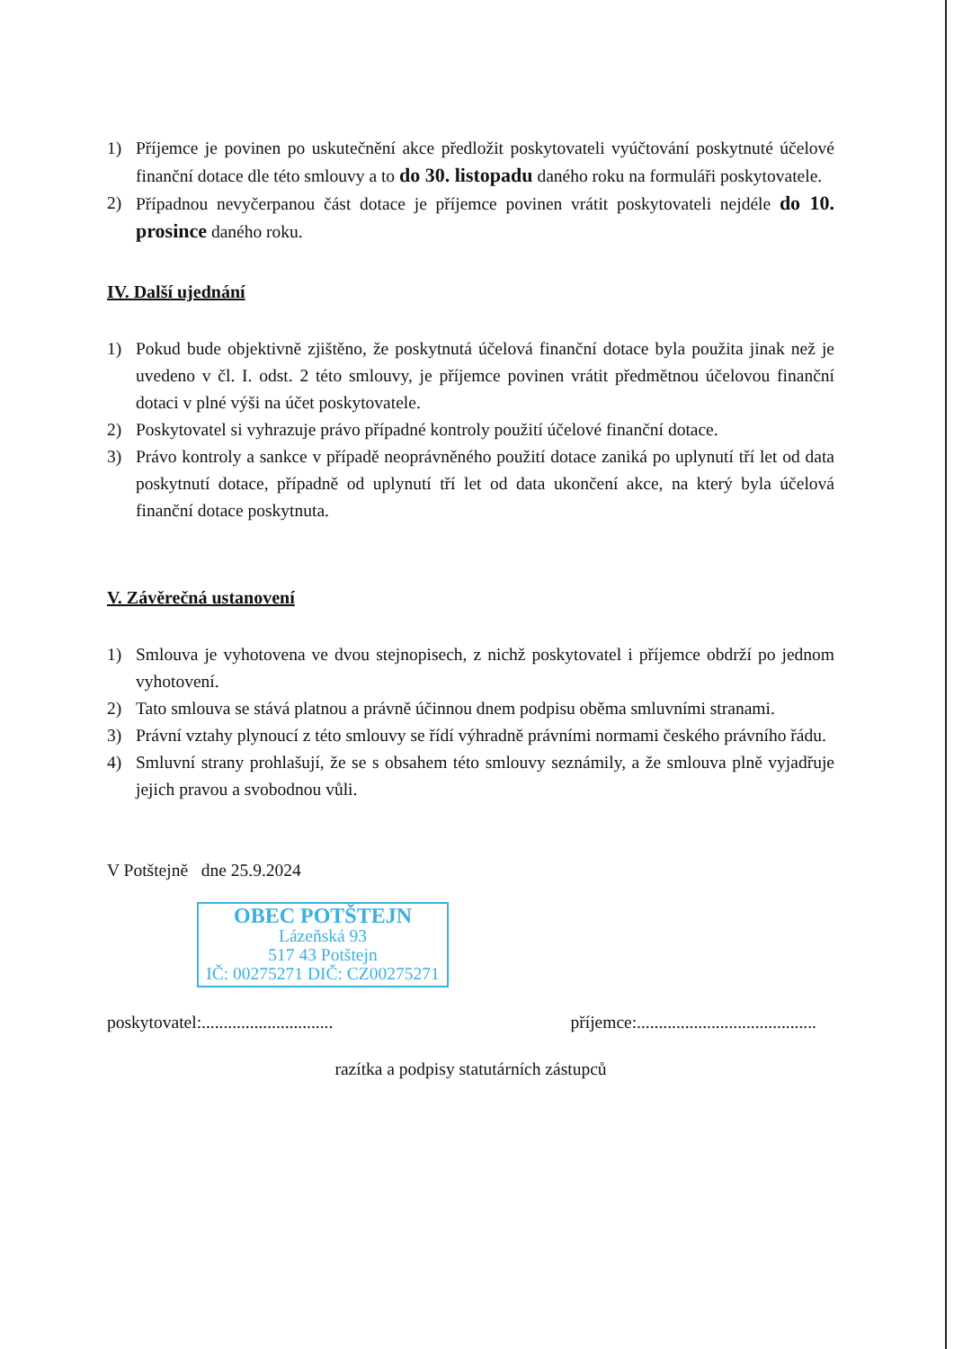1) Příjemce je povinen po uskutečnění akce předložit poskytovateli vyúčtování poskytnuté účelové finanční dotace dle této smlouvy a to do 30. listopadu daného roku na formuláři poskytovatele.
2) Případnou nevyčerpanou část dotace je příjemce povinen vrátit poskytovateli nejdéle do 10. prosince daného roku.
IV. Další ujednání
1) Pokud bude objektivně zjištěno, že poskytnutá účelová finanční dotace byla použita jinak než je uvedeno v čl. I. odst. 2 této smlouvy, je příjemce povinen vrátit předmětnou účelovou finanční dotaci v plné výši na účet poskytovatele.
2) Poskytovatel si vyhrazuje právo případné kontroly použití účelové finanční dotace.
3) Právo kontroly a sankce v případě neoprávněného použití dotace zaniká po uplynutí tří let od data poskytnutí dotace, případně od uplynutí tří let od data ukončení akce, na který byla účelová finanční dotace poskytnuta.
V. Závěrečná ustanovení
1) Smlouva je vyhotovena ve dvou stejnopisech, z nichž poskytovatel i příjemce obdrží po jednom vyhotovení.
2) Tato smlouva se stává platnou a právně účinnou dnem podpisu oběma smluvními stranami.
3) Právní vztahy plynoucí z této smlouvy se řídí výhradně právními normami českého právního řádu.
4) Smluvní strany prohlašují, že se s obsahem této smlouvy seznámily, a že smlouva plně vyjadřuje jejich pravou a svobodnou vůli.
V Potštejně dne 25.9.2024
OBEC POTŠTEJN
Lázeňská 93
517 43 Potštejn
IČ: 00275271 DIČ: CZ00275271
poskytovatel:.............................. příjemce:.........................................
razítka a podpisy statutárních zástupců